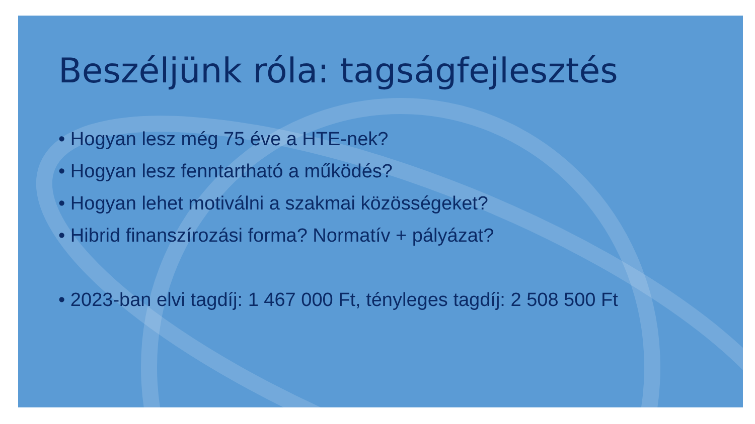Beszéljünk róla: tagságfejlesztés
• Hogyan lesz még 75 éve a HTE-nek?
• Hogyan lesz fenntartható a működés?
• Hogyan lehet motiválni a szakmai közösségeket?
• Hibrid finanszírozási forma? Normatív + pályázat?
• 2023-ban elvi tagdíj: 1 467 000 Ft, tényleges tagdíj: 2 508 500 Ft